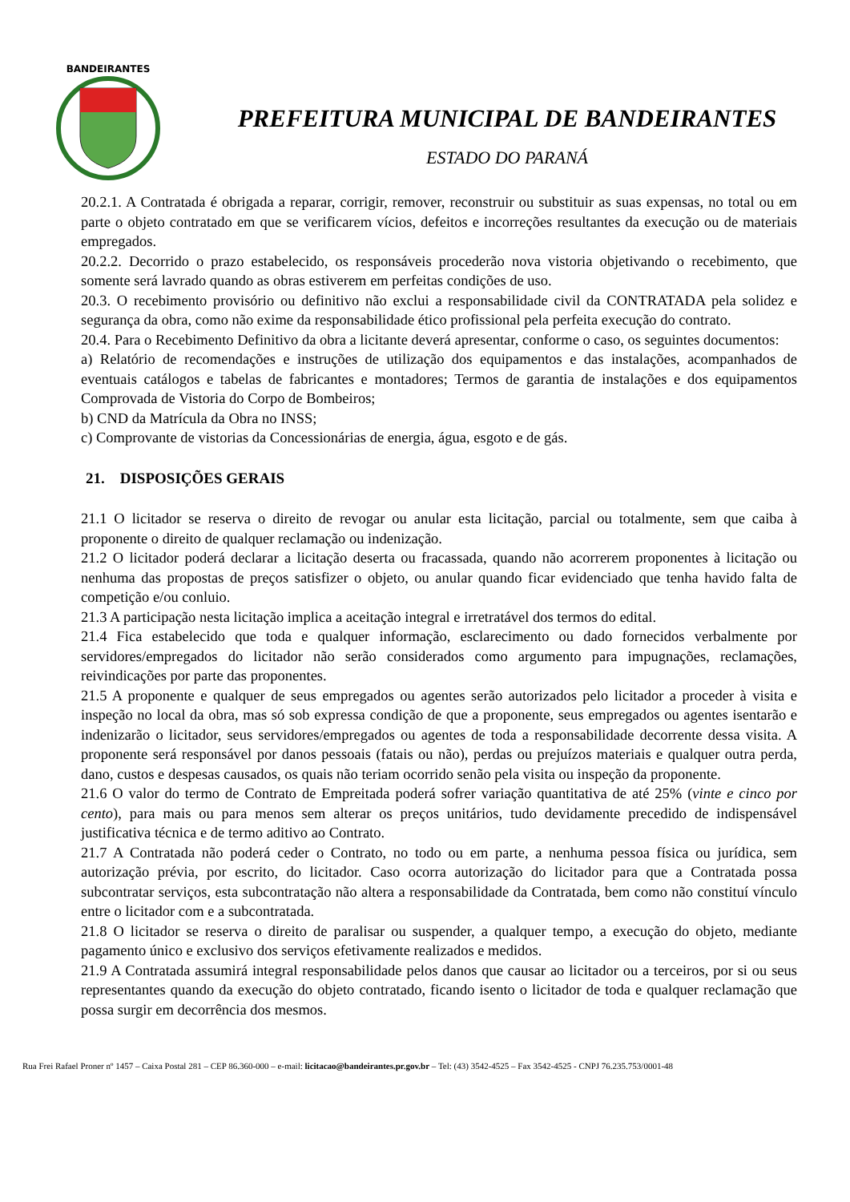BANDEIRANTES
PREFEITURA MUNICIPAL DE BANDEIRANTES
ESTADO DO PARANÁ
20.2.1. A Contratada é obrigada a reparar, corrigir, remover, reconstruir ou substituir as suas expensas, no total ou em parte o objeto contratado em que se verificarem vícios, defeitos e incorreções resultantes da execução ou de materiais empregados.
20.2.2. Decorrido o prazo estabelecido, os responsáveis procederão nova vistoria objetivando o recebimento, que somente será lavrado quando as obras estiverem em perfeitas condições de uso.
20.3. O recebimento provisório ou definitivo não exclui a responsabilidade civil da CONTRATADA pela solidez e segurança da obra, como não exime da responsabilidade ético profissional pela perfeita execução do contrato.
20.4. Para o Recebimento Definitivo da obra a licitante deverá apresentar, conforme o caso, os seguintes documentos:
a) Relatório de recomendações e instruções de utilização dos equipamentos e das instalações, acompanhados de eventuais catálogos e tabelas de fabricantes e montadores; Termos de garantia de instalações e dos equipamentos Comprovada de Vistoria do Corpo de Bombeiros;
b) CND da Matrícula da Obra no INSS;
c) Comprovante de vistorias da Concessionárias de energia, água, esgoto e de gás.
21. DISPOSIÇÕES GERAIS
21.1 O licitador se reserva o direito de revogar ou anular esta licitação, parcial ou totalmente, sem que caiba à proponente o direito de qualquer reclamação ou indenização.
21.2 O licitador poderá declarar a licitação deserta ou fracassada, quando não acorrerem proponentes à licitação ou nenhuma das propostas de preços satisfizer o objeto, ou anular quando ficar evidenciado que tenha havido falta de competição e/ou conluio.
21.3 A participação nesta licitação implica a aceitação integral e irretratável dos termos do edital.
21.4 Fica estabelecido que toda e qualquer informação, esclarecimento ou dado fornecidos verbalmente por servidores/empregados do licitador não serão considerados como argumento para impugnações, reclamações, reivindicações por parte das proponentes.
21.5 A proponente e qualquer de seus empregados ou agentes serão autorizados pelo licitador a proceder à visita e inspeção no local da obra, mas só sob expressa condição de que a proponente, seus empregados ou agentes isentarão e indenizarão o licitador, seus servidores/empregados ou agentes de toda a responsabilidade decorrente dessa visita. A proponente será responsável por danos pessoais (fatais ou não), perdas ou prejuízos materiais e qualquer outra perda, dano, custos e despesas causados, os quais não teriam ocorrido senão pela visita ou inspeção da proponente.
21.6 O valor do termo de Contrato de Empreitada poderá sofrer variação quantitativa de até 25% (vinte e cinco por cento), para mais ou para menos sem alterar os preços unitários, tudo devidamente precedido de indispensável justificativa técnica e de termo aditivo ao Contrato.
21.7 A Contratada não poderá ceder o Contrato, no todo ou em parte, a nenhuma pessoa física ou jurídica, sem autorização prévia, por escrito, do licitador. Caso ocorra autorização do licitador para que a Contratada possa subcontratar serviços, esta subcontratação não altera a responsabilidade da Contratada, bem como não constituí vínculo entre o licitador com e a subcontratada.
21.8 O licitador se reserva o direito de paralisar ou suspender, a qualquer tempo, a execução do objeto, mediante pagamento único e exclusivo dos serviços efetivamente realizados e medidos.
21.9 A Contratada assumirá integral responsabilidade pelos danos que causar ao licitador ou a terceiros, por si ou seus representantes quando da execução do objeto contratado, ficando isento o licitador de toda e qualquer reclamação que possa surgir em decorrência dos mesmos.
Rua Frei Rafael Proner nº 1457 – Caixa Postal 281 – CEP 86.360-000 – e-mail: licitacao@bandeirantes.pr.gov.br – Tel: (43) 3542-4525 – Fax 3542-4525 - CNPJ 76.235.753/0001-48